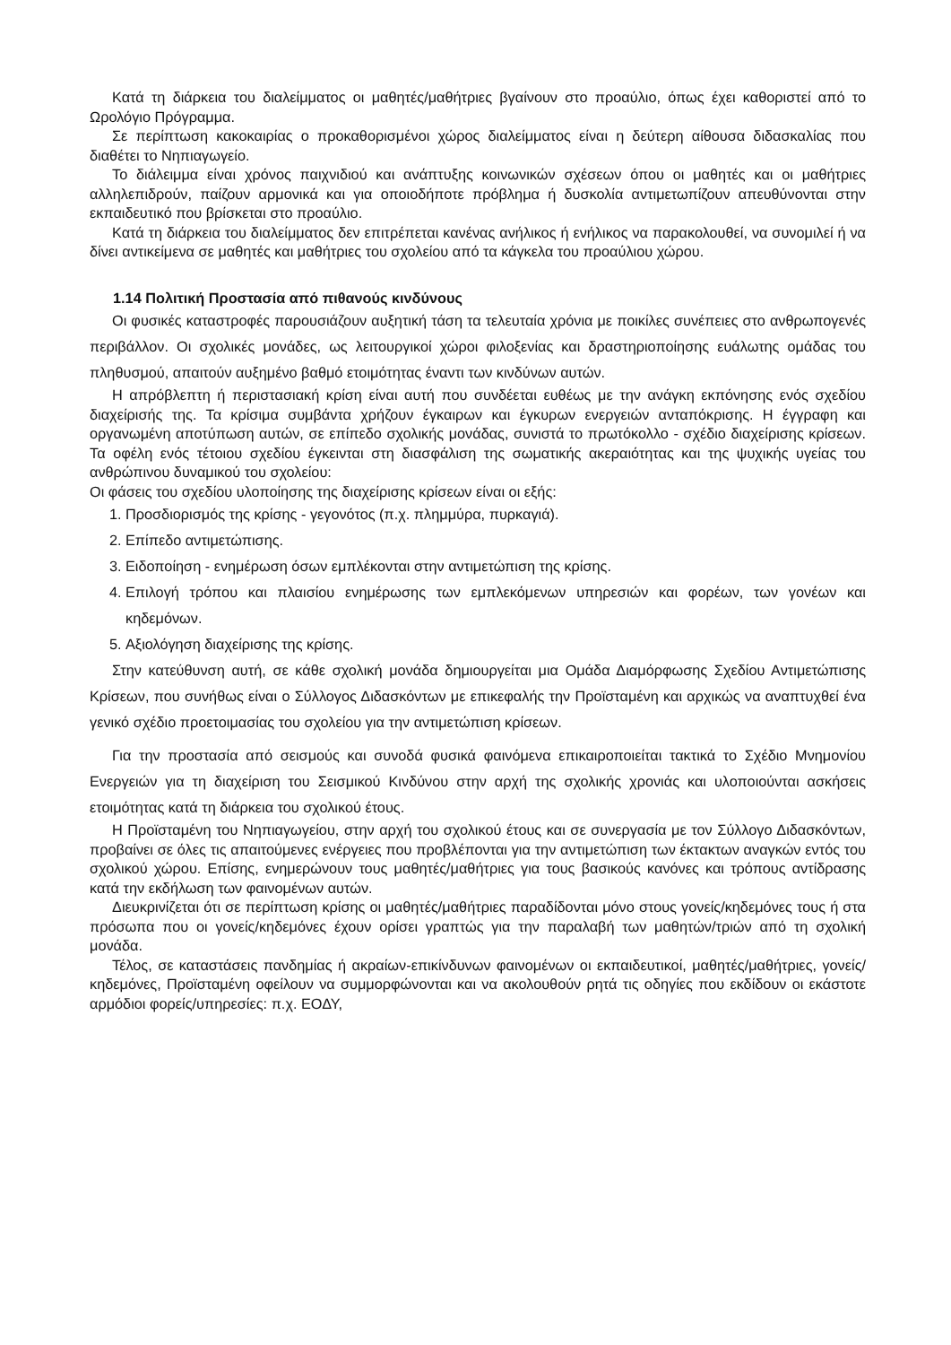Κατά τη διάρκεια του διαλείμματος οι μαθητές/μαθήτριες βγαίνουν στο προαύλιο, όπως έχει καθοριστεί από το Ωρολόγιο Πρόγραμμα.
Σε περίπτωση κακοκαιρίας ο προκαθορισμένοι χώρος διαλείμματος είναι η δεύτερη αίθουσα διδασκαλίας που διαθέτει το Νηπιαγωγείο.
Το διάλειμμα είναι χρόνος παιχνιδιού και ανάπτυξης κοινωνικών σχέσεων όπου οι μαθητές και οι μαθήτριες αλληλεπιδρούν, παίζουν αρμονικά και για οποιοδήποτε πρόβλημα ή δυσκολία αντιμετωπίζουν απευθύνονται στην εκπαιδευτικό που βρίσκεται στο προαύλιο.
Κατά τη διάρκεια του διαλείμματος δεν επιτρέπεται κανένας ανήλικος ή ενήλικος να παρακολουθεί, να συνομιλεί ή να δίνει αντικείμενα σε μαθητές και μαθήτριες του σχολείου από τα κάγκελα του προαύλιου χώρου.
1.14 Πολιτική Προστασία από πιθανούς κινδύνους
Οι φυσικές καταστροφές παρουσιάζουν αυξητική τάση τα τελευταία χρόνια με ποικίλες συνέπειες στο ανθρωπογενές περιβάλλον. Οι σχολικές μονάδες, ως λειτουργικοί χώροι φιλοξενίας και δραστηριοποίησης ευάλωτης ομάδας του πληθυσμού, απαιτούν αυξημένο βαθμό ετοιμότητας έναντι των κινδύνων αυτών.
Η απρόβλεπτη ή περιστασιακή κρίση είναι αυτή που συνδέεται ευθέως με την ανάγκη εκπόνησης ενός σχεδίου διαχείρισής της. Τα κρίσιμα συμβάντα χρήζουν έγκαιρων και έγκυρων ενεργειών ανταπόκρισης. Η έγγραφη και οργανωμένη αποτύπωση αυτών, σε επίπεδο σχολικής μονάδας, συνιστά το πρωτόκολλο - σχέδιο διαχείρισης κρίσεων. Τα οφέλη ενός τέτοιου σχεδίου έγκεινται στη διασφάλιση της σωματικής ακεραιότητας και της ψυχικής υγείας του ανθρώπινου δυναμικού του σχολείου:
Οι φάσεις του σχεδίου υλοποίησης της διαχείρισης κρίσεων είναι οι εξής:
1. Προσδιορισμός της κρίσης - γεγονότος (π.χ. πλημμύρα, πυρκαγιά).
2. Επίπεδο αντιμετώπισης.
3. Ειδοποίηση - ενημέρωση όσων εμπλέκονται στην αντιμετώπιση της κρίσης.
4. Επιλογή τρόπου και πλαισίου ενημέρωσης των εμπλεκόμενων υπηρεσιών και φορέων, των γονέων και κηδεμόνων.
5. Αξιολόγηση διαχείρισης της κρίσης.
Στην κατεύθυνση αυτή, σε κάθε σχολική μονάδα δημιουργείται μια Ομάδα Διαμόρφωσης Σχεδίου Αντιμετώπισης Κρίσεων, που συνήθως είναι ο Σύλλογος Διδασκόντων με επικεφαλής την Προϊσταμένη και αρχικώς να αναπτυχθεί ένα γενικό σχέδιο προετοιμασίας του σχολείου για την αντιμετώπιση κρίσεων.
Για την προστασία από σεισμούς και συνοδά φυσικά φαινόμενα επικαιροποιείται τακτικά το Σχέδιο Μνημονίου Ενεργειών για τη διαχείριση του Σεισμικού Κινδύνου στην αρχή της σχολικής χρονιάς και υλοποιούνται ασκήσεις ετοιμότητας κατά τη διάρκεια του σχολικού έτους.
Η Προϊσταμένη του Νηπιαγωγείου, στην αρχή του σχολικού έτους και σε συνεργασία με τον Σύλλογο Διδασκόντων, προβαίνει σε όλες τις απαιτούμενες ενέργειες που προβλέπονται για την αντιμετώπιση των έκτακτων αναγκών εντός του σχολικού χώρου. Επίσης, ενημερώνουν τους μαθητές/μαθήτριες για τους βασικούς κανόνες και τρόπους αντίδρασης κατά την εκδήλωση των φαινομένων αυτών.
Διευκρινίζεται ότι σε περίπτωση κρίσης οι μαθητές/μαθήτριες παραδίδονται μόνο στους γονείς/κηδεμόνες τους ή στα πρόσωπα που οι γονείς/κηδεμόνες έχουν ορίσει γραπτώς για την παραλαβή των μαθητών/τριών από τη σχολική μονάδα.
Τέλος, σε καταστάσεις πανδημίας ή ακραίων-επικίνδυνων φαινομένων οι εκπαιδευτικοί, μαθητές/μαθήτριες, γονείς/κηδεμόνες, Προϊσταμένη οφείλουν να συμμορφώνονται και να ακολουθούν ρητά τις οδηγίες που εκδίδουν οι εκάστοτε αρμόδιοι φορείς/υπηρεσίες: π.χ. ΕΟΔΥ,